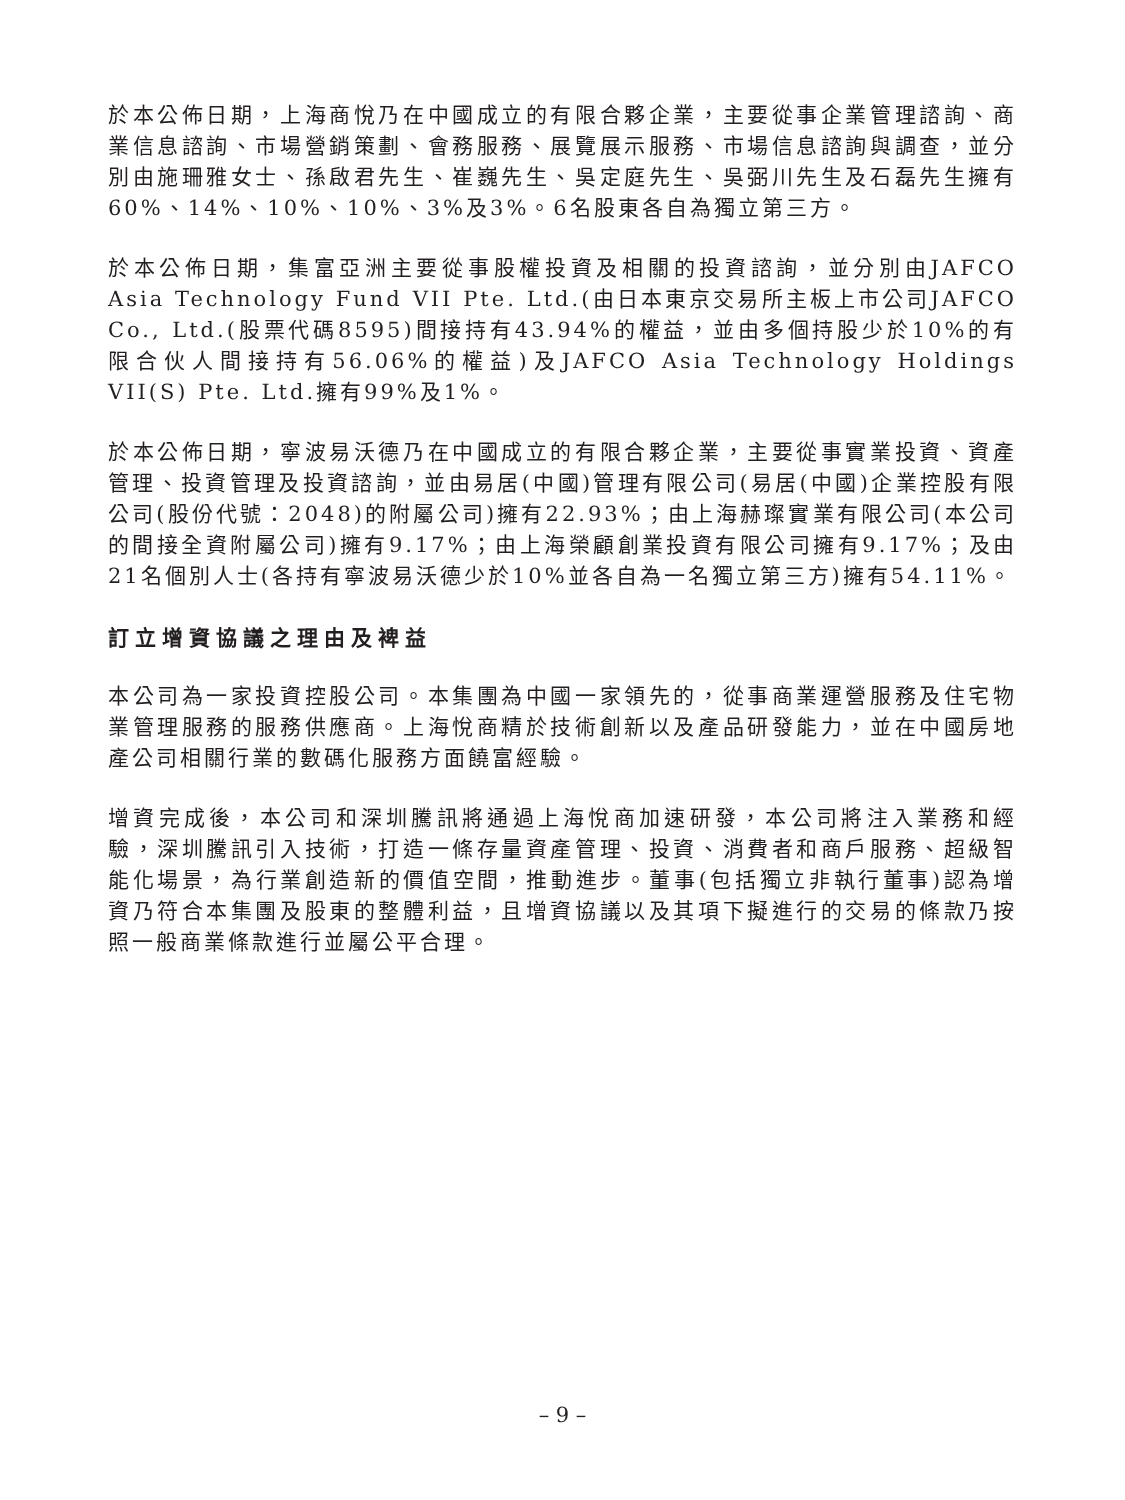於本公佈日期，上海商悅乃在中國成立的有限合夥企業，主要從事企業管理諮詢、商業信息諮詢、市場營銷策劃、會務服務、展覽展示服務、市場信息諮詢與調查，並分別由施珊雅女士、孫啟君先生、崔巍先生、吳定庭先生、吳弼川先生及石磊先生擁有60%、14%、10%、10%、3%及3%。6名股東各自為獨立第三方。
於本公佈日期，集富亞洲主要從事股權投資及相關的投資諮詢，並分別由JAFCO Asia Technology Fund VII Pte. Ltd.(由日本東京交易所主板上市公司JAFCO Co., Ltd.(股票代碼8595)間接持有43.94%的權益，並由多個持股少於10%的有限合伙人間接持有56.06%的權益)及JAFCO Asia Technology Holdings VII(S) Pte. Ltd.擁有99%及1%。
於本公佈日期，寧波易沃德乃在中國成立的有限合夥企業，主要從事實業投資、資產管理、投資管理及投資諮詢，並由易居(中國)管理有限公司(易居(中國)企業控股有限公司(股份代號：2048)的附屬公司)擁有22.93%；由上海赫璨實業有限公司(本公司的間接全資附屬公司)擁有9.17%；由上海榮顧創業投資有限公司擁有9.17%；及由21名個別人士(各持有寧波易沃德少於10%並各自為一名獨立第三方)擁有54.11%。
訂立增資協議之理由及裨益
本公司為一家投資控股公司。本集團為中國一家領先的，從事商業運營服務及住宅物業管理服務的服務供應商。上海悅商精於技術創新以及產品研發能力，並在中國房地產公司相關行業的數碼化服務方面饒富經驗。
增資完成後，本公司和深圳騰訊將通過上海悅商加速研發，本公司將注入業務和經驗，深圳騰訊引入技術，打造一條存量資產管理、投資、消費者和商戶服務、超級智能化場景，為行業創造新的價值空間，推動進步。董事(包括獨立非執行董事)認為增資乃符合本集團及股東的整體利益，且增資協議以及其項下擬進行的交易的條款乃按照一般商業條款進行並屬公平合理。
– 9 –